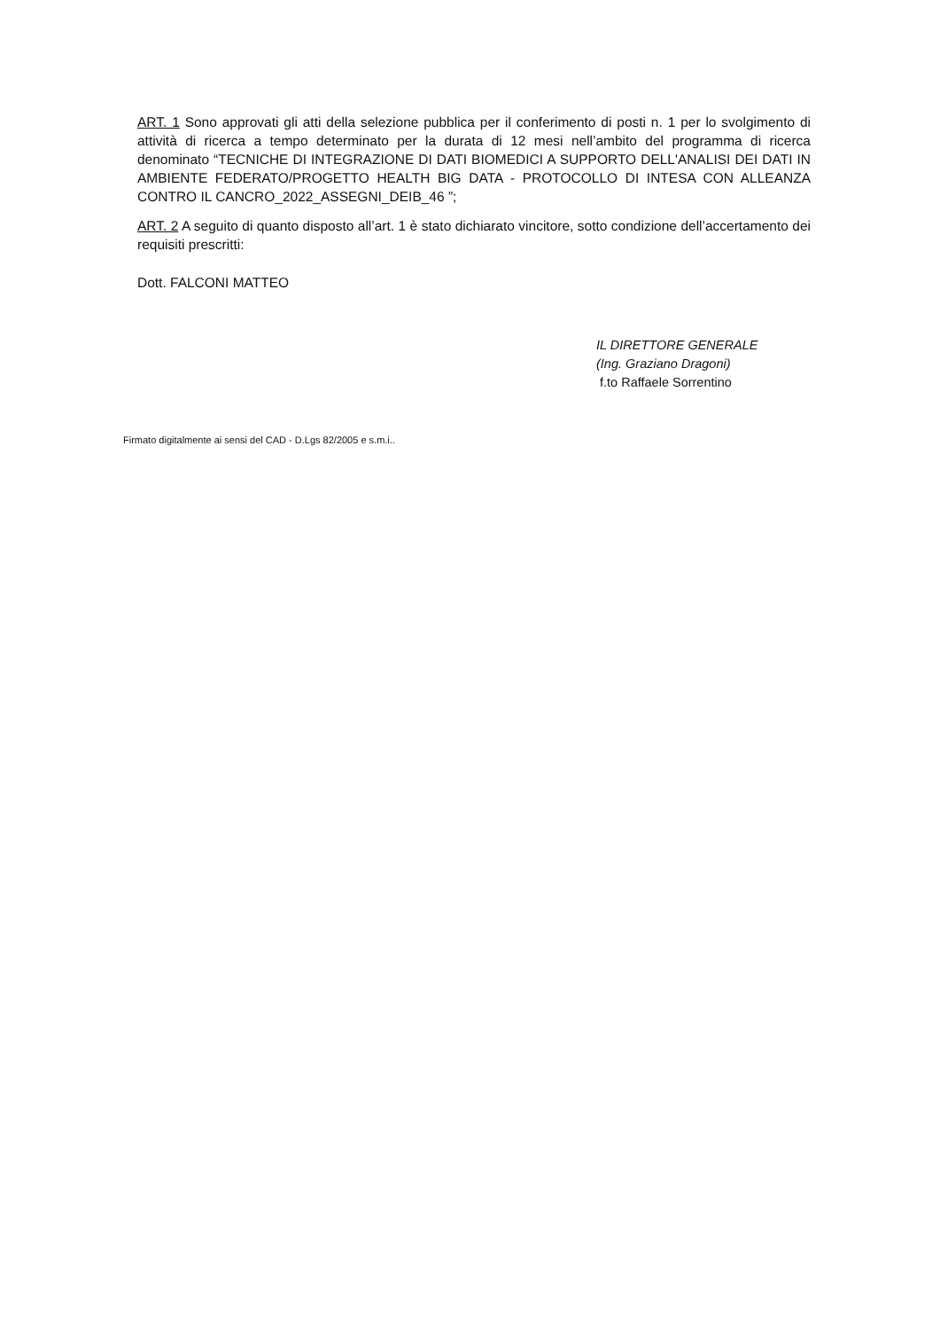ART. 1 Sono approvati gli atti della selezione pubblica per il conferimento di posti n. 1 per lo svolgimento di attività di ricerca a tempo determinato per la durata di 12 mesi nell’ambito del programma di ricerca denominato “TECNICHE DI INTEGRAZIONE DI DATI BIOMEDICI A SUPPORTO DELL'ANALISI DEI DATI IN AMBIENTE FEDERATO/PROGETTO HEALTH BIG DATA - PROTOCOLLO DI INTESA CON ALLEANZA CONTRO IL CANCRO_2022_ASSEGNI_DEIB_46 ”;
ART. 2 A seguito di quanto disposto all’art. 1 è stato dichiarato vincitore, sotto condizione dell’accertamento dei requisiti prescritti:
Dott. FALCONI MATTEO
IL DIRETTORE GENERALE
(Ing. Graziano Dragoni)
f.to Raffaele Sorrentino
Firmato digitalmente ai sensi del CAD - D.Lgs 82/2005 e s.m.i..